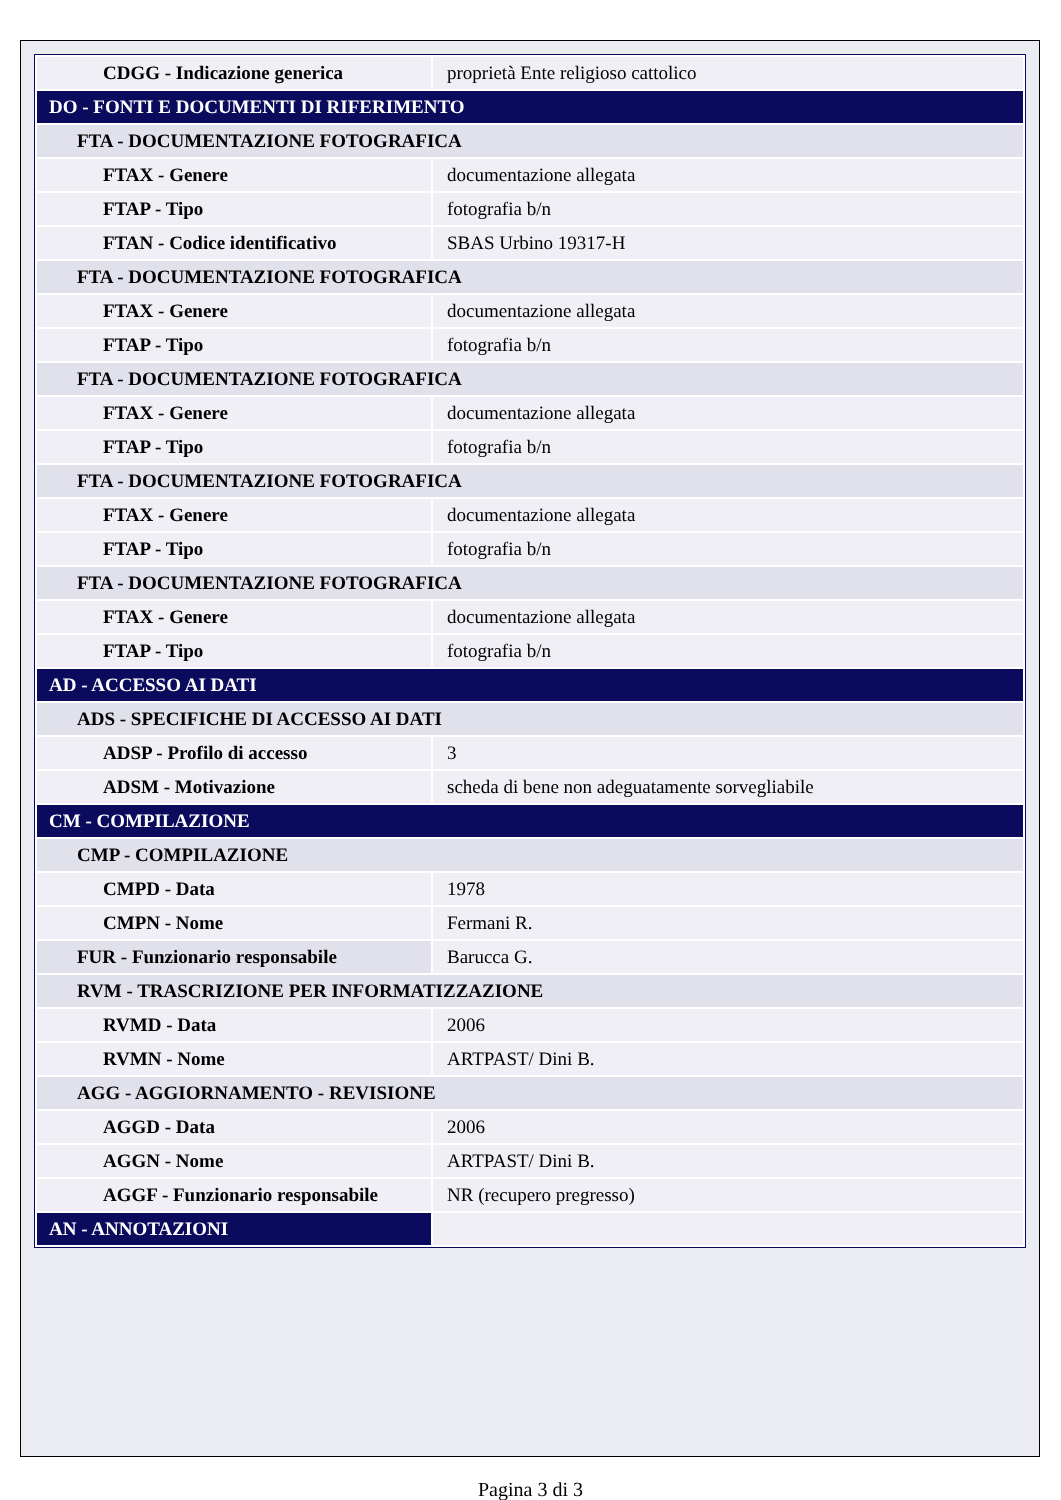| CDGG - Indicazione generica | proprietà Ente religioso cattolico |
| DO - FONTI E DOCUMENTI DI RIFERIMENTO | |
| FTA - DOCUMENTAZIONE FOTOGRAFICA | |
| FTAX - Genere | documentazione allegata |
| FTAP - Tipo | fotografia b/n |
| FTAN - Codice identificativo | SBAS Urbino 19317-H |
| FTA - DOCUMENTAZIONE FOTOGRAFICA | |
| FTAX - Genere | documentazione allegata |
| FTAP - Tipo | fotografia b/n |
| FTA - DOCUMENTAZIONE FOTOGRAFICA | |
| FTAX - Genere | documentazione allegata |
| FTAP - Tipo | fotografia b/n |
| FTA - DOCUMENTAZIONE FOTOGRAFICA | |
| FTAX - Genere | documentazione allegata |
| FTAP - Tipo | fotografia b/n |
| FTA - DOCUMENTAZIONE FOTOGRAFICA | |
| FTAX - Genere | documentazione allegata |
| FTAP - Tipo | fotografia b/n |
| AD - ACCESSO AI DATI | |
| ADS - SPECIFICHE DI ACCESSO AI DATI | |
| ADSP - Profilo di accesso | 3 |
| ADSM - Motivazione | scheda di bene non adeguatamente sorvegliabile |
| CM - COMPILAZIONE | |
| CMP - COMPILAZIONE | |
| CMPD - Data | 1978 |
| CMPN - Nome | Fermani R. |
| FUR - Funzionario responsabile | Barucca G. |
| RVM - TRASCRIZIONE PER INFORMATIZZAZIONE | |
| RVMD - Data | 2006 |
| RVMN - Nome | ARTPAST/ Dini B. |
| AGG - AGGIORNAMENTO - REVISIONE | |
| AGGD - Data | 2006 |
| AGGN - Nome | ARTPAST/ Dini B. |
| AGGF - Funzionario responsabile | NR (recupero pregresso) |
| AN - ANNOTAZIONI | |
Pagina 3 di 3